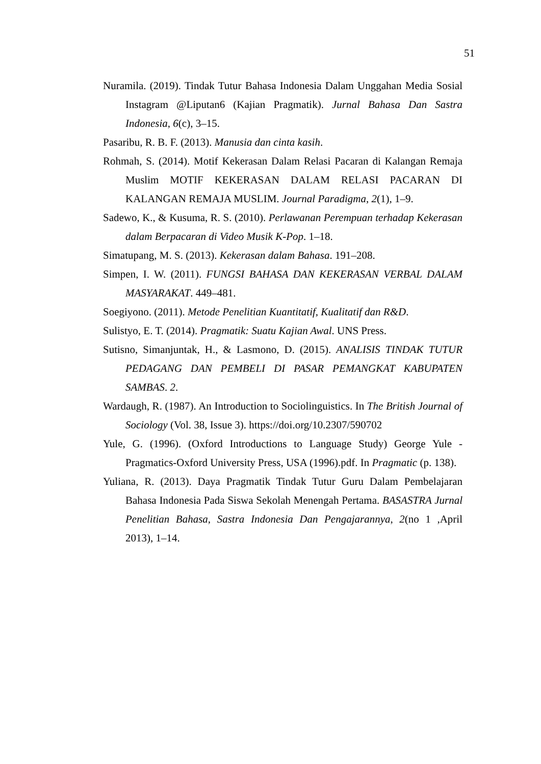51
Nuramila. (2019). Tindak Tutur Bahasa Indonesia Dalam Unggahan Media Sosial Instagram @Liputan6 (Kajian Pragmatik). Jurnal Bahasa Dan Sastra Indonesia, 6(c), 3–15.
Pasaribu, R. B. F. (2013). Manusia dan cinta kasih.
Rohmah, S. (2014). Motif Kekerasan Dalam Relasi Pacaran di Kalangan Remaja Muslim MOTIF KEKERASAN DALAM RELASI PACARAN DI KALANGAN REMAJA MUSLIM. Journal Paradigma, 2(1), 1–9.
Sadewo, K., & Kusuma, R. S. (2010). Perlawanan Perempuan terhadap Kekerasan dalam Berpacaran di Video Musik K-Pop. 1–18.
Simatupang, M. S. (2013). Kekerasan dalam Bahasa. 191–208.
Simpen, I. W. (2011). FUNGSI BAHASA DAN KEKERASAN VERBAL DALAM MASYARAKAT. 449–481.
Soegiyono. (2011). Metode Penelitian Kuantitatif, Kualitatif dan R&D.
Sulistyo, E. T. (2014). Pragmatik: Suatu Kajian Awal. UNS Press.
Sutisno, Simanjuntak, H., & Lasmono, D. (2015). ANALISIS TINDAK TUTUR PEDAGANG DAN PEMBELI DI PASAR PEMANGKAT KABUPATEN SAMBAS. 2.
Wardaugh, R. (1987). An Introduction to Sociolinguistics. In The British Journal of Sociology (Vol. 38, Issue 3). https://doi.org/10.2307/590702
Yule, G. (1996). (Oxford Introductions to Language Study) George Yule - Pragmatics-Oxford University Press, USA (1996).pdf. In Pragmatic (p. 138).
Yuliana, R. (2013). Daya Pragmatik Tindak Tutur Guru Dalam Pembelajaran Bahasa Indonesia Pada Siswa Sekolah Menengah Pertama. BASASTRA Jurnal Penelitian Bahasa, Sastra Indonesia Dan Pengajarannya, 2(no 1 ,April 2013), 1–14.